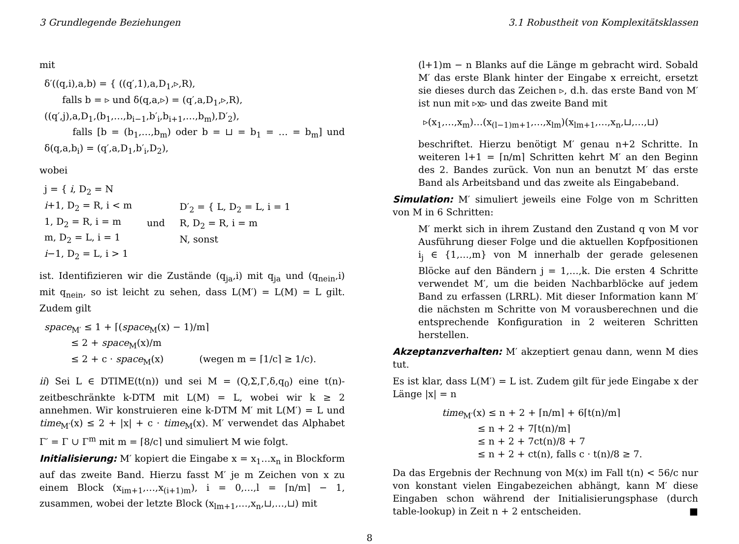3 Grundlegende Beziehungen 3.1 Robustheit von Komplexitätsklassen
mit
δ′((q,i),a,b) = { ((q′,1),a,D<sub>1</sub>,▹,R),
falls b = ▹ und δ(q,a,▹) = (q′,a,D<sub>1</sub>,▹,R),
((q′,j),a,D<sub>1</sub>,(b<sub>1</sub>,…,b<sub>i−1</sub>,b′<sub>i</sub>,b<sub>i+1</sub>,…,b<sub>m</sub>),D′<sub>2</sub>),
falls [b = (b<sub>1</sub>,…,b<sub>m</sub>) oder b = ⊔ = b<sub>1</sub> = … = b<sub>m</sub>] und δ(q,a,b<sub>i</sub>) = (q′,a,D<sub>1</sub>,b′<sub>i</sub>,D<sub>2</sub>),
wobei
j = { i, D<sub>2</sub> = N
i+1, D<sub>2</sub> = R, i < m
1, D<sub>2</sub> = R, i = m
m, D<sub>2</sub> = L, i = 1
i−1, D<sub>2</sub> = L, i > 1
und
D′<sub>2</sub> = { L, D<sub>2</sub> = L, i = 1
R, D<sub>2</sub> = R, i = m
N, sonst
ist. Identifizieren wir die Zustände (q<sub>ja</sub>,i) mit q<sub>ja</sub> und (q<sub>nein</sub>,i) mit q<sub>nein</sub>, so ist leicht zu sehen, dass L(M′) = L(M) = L gilt. Zudem gilt
space<sub>M′</sub> ≤ 1 + ⌈(space<sub>M</sub>(x) − 1)/m⌉
≤ 2 + space<sub>M</sub>(x)/m
≤ 2 + c · space<sub>M</sub>(x) (wegen m = ⌈1/c⌉ ≥ 1/c).
ii) Sei L ∈ DTIME(t(n)) und sei M = (Q,Σ,Γ,δ,q<sub>0</sub>) eine t(n)-zeitbeschränkte k-DTM mit L(M) = L, wobei wir k ≥ 2 annehmen. Wir konstruieren eine k-DTM M′ mit L(M′) = L und time<sub>M′</sub>(x) ≤ 2 + |x| + c · time<sub>M</sub>(x). M′ verwendet das Alphabet Γ′ = Γ ∪ Γ<sup>m</sup> mit m = ⌈8/c⌉ und simuliert M wie folgt.
Initialisierung: M′ kopiert die Eingabe x = x<sub>1</sub>…x<sub>n</sub> in Blockform auf das zweite Band. Hierzu fasst M′ je m Zeichen von x zu einem Block (x<sub>im+1</sub>,…,x<sub>(i+1)m</sub>), i = 0,…,l = ⌈n/m⌉ − 1, zusammen, wobei der letzte Block (x<sub>lm+1</sub>,…,x<sub>n</sub>,⊔,…,⊔) mit
(l+1)m − n Blanks auf die Länge m gebracht wird. Sobald M′ das erste Blank hinter der Eingabe x erreicht, ersetzt sie dieses durch das Zeichen ▹, d.h. das erste Band von M′ ist nun mit ▹x▹ und das zweite Band mit
▹(x<sub>1</sub>,…,x<sub>m</sub>)…(x<sub>(l−1)m+1</sub>,…,x<sub>lm</sub>)(x<sub>lm+1</sub>,…,x<sub>n</sub>,⊔,…,⊔)
beschriftet. Hierzu benötigt M′ genau n+2 Schritte. In weiteren l+1 = ⌈n/m⌉ Schritten kehrt M′ an den Beginn des 2. Bandes zurück. Von nun an benutzt M′ das erste Band als Arbeitsband und das zweite als Eingabeband.
Simulation: M′ simuliert jeweils eine Folge von m Schritten von M in 6 Schritten:
M′ merkt sich in ihrem Zustand den Zustand q von M vor Ausführung dieser Folge und die aktuellen Kopfpositionen i<sub>j</sub> ∈ {1,…,m} von M innerhalb der gerade gelesenen Blöcke auf den Bändern j = 1,…,k. Die ersten 4 Schritte verwendet M′, um die beiden Nachbarblöcke auf jedem Band zu erfassen (LRRL). Mit dieser Information kann M′ die nächsten m Schritte von M vorausberechnen und die entsprechende Konfiguration in 2 weiteren Schritten herstellen.
Akzeptanzverhalten: M′ akzeptiert genau dann, wenn M dies tut.
Es ist klar, dass L(M′) = L ist. Zudem gilt für jede Eingabe x der Länge |x| = n
time<sub>M′</sub>(x) ≤ n + 2 + ⌈n/m⌉ + 6⌈t(n)/m⌉
≤ n + 2 + 7⌈t(n)/m⌉
≤ n + 2 + 7ct(n)/8 + 7
≤ n + 2 + ct(n), falls c · t(n)/8 ≥ 7.
Da das Ergebnis der Rechnung von M(x) im Fall t(n) < 56/c nur von konstant vielen Eingabezeichen abhängt, kann M′ diese Eingaben schon während der Initialisierungsphase (durch table-lookup) in Zeit n + 2 entscheiden. ■
8